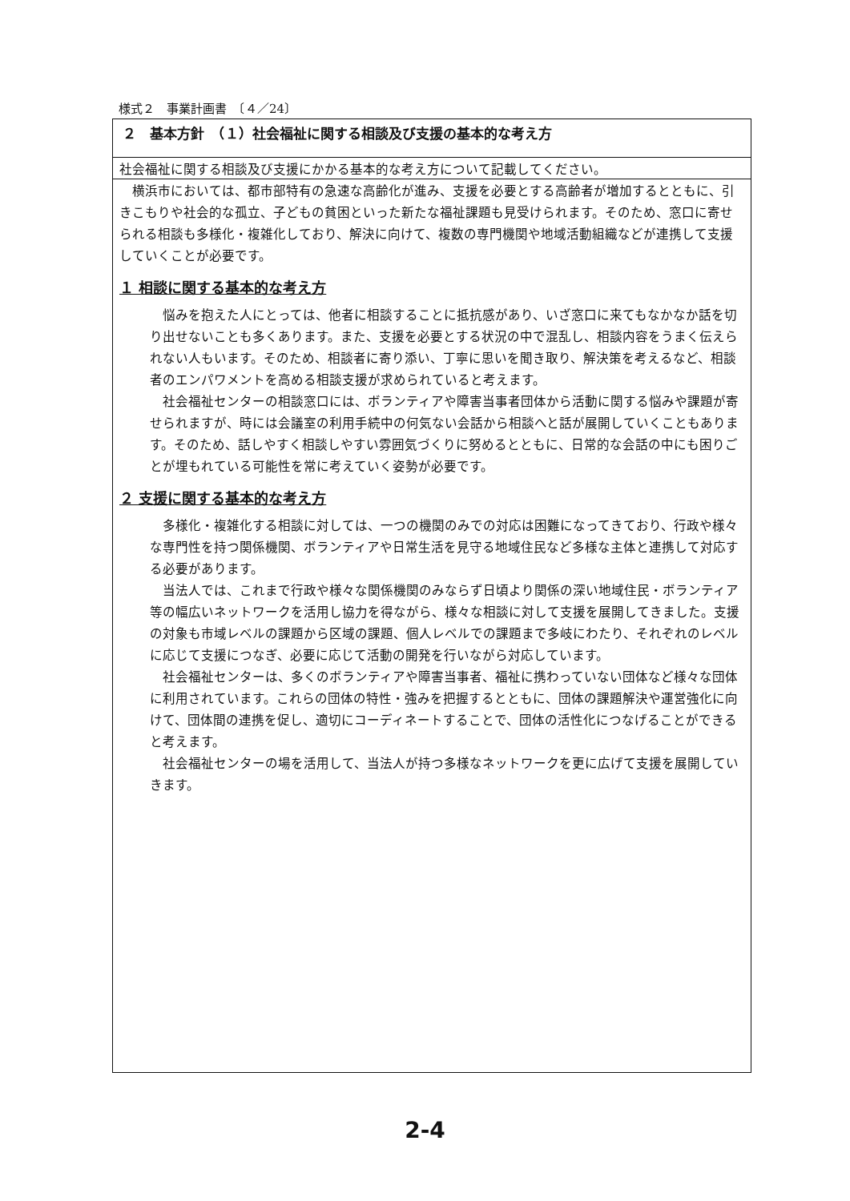様式２　事業計画書　〔４／24〕
２　基本方針　（１）社会福祉に関する相談及び支援の基本的な考え方
社会福祉に関する相談及び支援にかかる基本的な考え方について記載してください。
　横浜市においては、都市部特有の急速な高齢化が進み、支援を必要とする高齢者が増加するとともに、引きこもりや社会的な孤立、子どもの貧困といった新たな福祉課題も見受けられます。そのため、窓口に寄せられる相談も多様化・複雑化しており、解決に向けて、複数の専門機関や地域活動組織などが連携して支援していくことが必要です。
１ 相談に関する基本的な考え方
　悩みを抱えた人にとっては、他者に相談することに抵抗感があり、いざ窓口に来てもなかなか話を切り出せないことも多くあります。また、支援を必要とする状況の中で混乱し、相談内容をうまく伝えられない人もいます。そのため、相談者に寄り添い、丁寧に思いを聞き取り、解決策を考えるなど、相談者のエンパワメントを高める相談支援が求められていると考えます。
　社会福祉センターの相談窓口には、ボランティアや障害当事者団体から活動に関する悩みや課題が寄せられますが、時には会議室の利用手続中の何気ない会話から相談へと話が展開していくこともあります。そのため、話しやすく相談しやすい雰囲気づくりに努めるとともに、日常的な会話の中にも困りごとが埋もれている可能性を常に考えていく姿勢が必要です。
２ 支援に関する基本的な考え方
　多様化・複雑化する相談に対しては、一つの機関のみでの対応は困難になってきており、行政や様々な専門性を持つ関係機関、ボランティアや日常生活を見守る地域住民など多様な主体と連携して対応する必要があります。
　当法人では、これまで行政や様々な関係機関のみならず日頃より関係の深い地域住民・ボランティア等の幅広いネットワークを活用し協力を得ながら、様々な相談に対して支援を展開してきました。支援の対象も市域レベルの課題から区域の課題、個人レベルでの課題まで多岐にわたり、それぞれのレベルに応じて支援につなぎ、必要に応じて活動の開発を行いながら対応しています。
　社会福祉センターは、多くのボランティアや障害当事者、福祉に携わっていない団体など様々な団体に利用されています。これらの団体の特性・強みを把握するとともに、団体の課題解決や運営強化に向けて、団体間の連携を促し、適切にコーディネートすることで、団体の活性化につなげることができると考えます。
　社会福祉センターの場を活用して、当法人が持つ多様なネットワークを更に広げて支援を展開していきます。
2-4